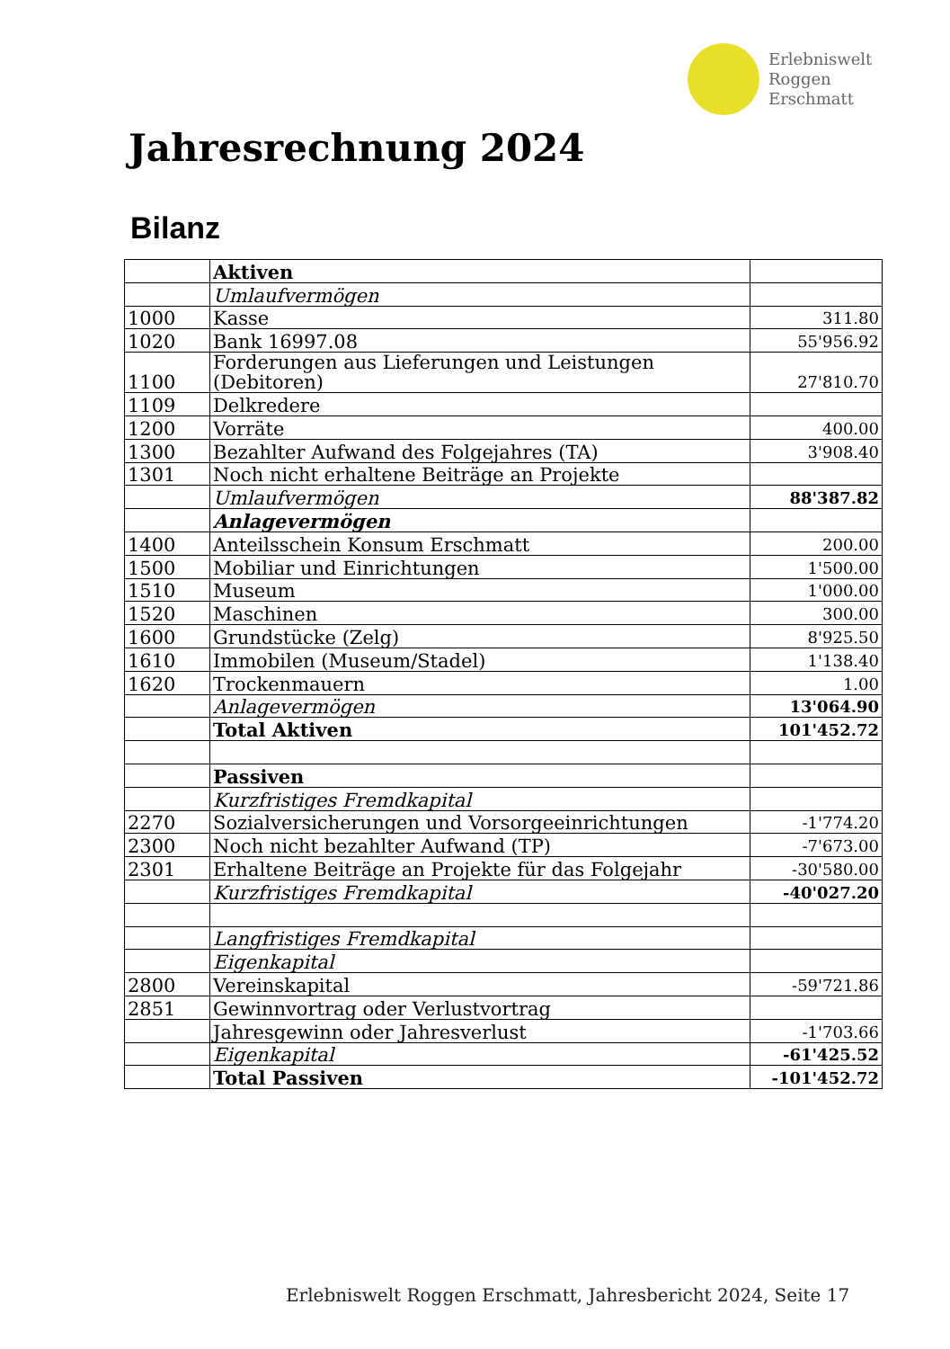Erlebniswelt
Roggen
Erschmatt
Jahresrechnung 2024
Bilanz
| | Aktiven | |
| | Umlaufvermögen | |
| 1000 | Kasse | 311.80 |
| 1020 | Bank 16997.08 | 55'956.92 |
| 1100 | Forderungen aus Lieferungen und Leistungen (Debitoren) | 27'810.70 |
| 1109 | Delkredere | |
| 1200 | Vorräte | 400.00 |
| 1300 | Bezahlter Aufwand des Folgejahres (TA) | 3'908.40 |
| 1301 | Noch nicht erhaltene Beiträge an Projekte | |
| | Umlaufvermögen | 88'387.82 |
| | Anlagevermögen | |
| 1400 | Anteilsschein Konsum Erschmatt | 200.00 |
| 1500 | Mobiliar und Einrichtungen | 1'500.00 |
| 1510 | Museum | 1'000.00 |
| 1520 | Maschinen | 300.00 |
| 1600 | Grundstücke (Zelg) | 8'925.50 |
| 1610 | Immobilen (Museum/Stadel) | 1'138.40 |
| 1620 | Trockenmauern | 1.00 |
| | Anlagevermögen | 13'064.90 |
| | Total Aktiven | 101'452.72 |
| | Passiven | |
| | Kurzfristiges Fremdkapital | |
| 2270 | Sozialversicherungen und Vorsorgeeinrichtungen | -1'774.20 |
| 2300 | Noch nicht bezahlter Aufwand (TP) | -7'673.00 |
| 2301 | Erhaltene Beiträge an Projekte für das Folgejahr | -30'580.00 |
| | Kurzfristiges Fremdkapital | -40'027.20 |
| | Langfristiges Fremdkapital | |
| | Eigenkapital | |
| 2800 | Vereinskapital | -59'721.86 |
| 2851 | Gewinnvortrag oder Verlustvortrag | |
| | Jahresgewinn oder Jahresverlust | -1'703.66 |
| | Eigenkapital | -61'425.52 |
| | Total Passiven | -101'452.72 |
Erlebniswelt Roggen Erschmatt, Jahresbericht 2024, Seite 17